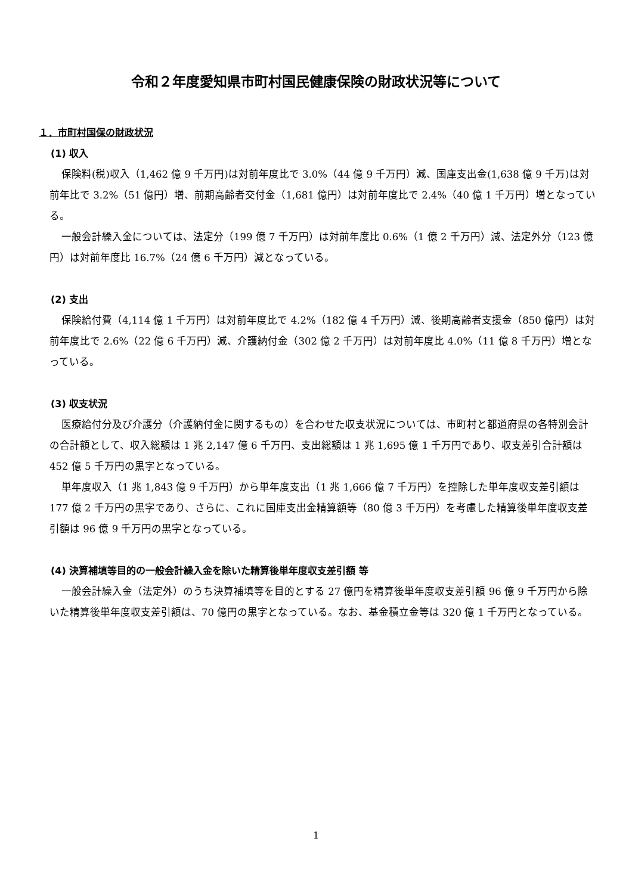令和２年度愛知県市町村国民健康保険の財政状況等について
１．市町村国保の財政状況
(1) 収入
保険料(税)収入（1,462 億 9 千万円)は対前年度比で 3.0%（44 億 9 千万円）減、国庫支出金(1,638 億 9 千万)は対前年比で 3.2%（51 億円）増、前期高齢者交付金（1,681 億円）は対前年度比で 2.4%（40 億 1 千万円）増となっている。
一般会計繰入金については、法定分（199 億 7 千万円）は対前年度比 0.6%（1 億 2 千万円）減、法定外分（123 億円）は対前年度比 16.7%（24 億 6 千万円）減となっている。
(2) 支出
保険給付費（4,114 億 1 千万円）は対前年度比で 4.2%（182 億 4 千万円）減、後期高齢者支援金（850 億円）は対前年度比で 2.6%（22 億 6 千万円）減、介護納付金（302 億 2 千万円）は対前年度比 4.0%（11 億 8 千万円）増となっている。
(3) 収支状況
医療給付分及び介護分（介護納付金に関するもの）を合わせた収支状況については、市町村と都道府県の各特別会計の合計額として、収入総額は 1 兆 2,147 億 6 千万円、支出総額は 1 兆 1,695 億 1 千万円であり、収支差引合計額は 452 億 5 千万円の黒字となっている。
単年度収入（1 兆 1,843 億 9 千万円）から単年度支出（1 兆 1,666 億 7 千万円）を控除した単年度収支差引額は 177 億 2 千万円の黒字であり、さらに、これに国庫支出金精算額等（80 億 3 千万円）を考慮した精算後単年度収支差引額は 96 億 9 千万円の黒字となっている。
(4) 決算補填等目的の一般会計繰入金を除いた精算後単年度収支差引額 等
一般会計繰入金（法定外）のうち決算補填等を目的とする 27 億円を精算後単年度収支差引額 96 億 9 千万円から除いた精算後単年度収支差引額は、70 億円の黒字となっている。なお、基金積立金等は 320 億 1 千万円となっている。
1